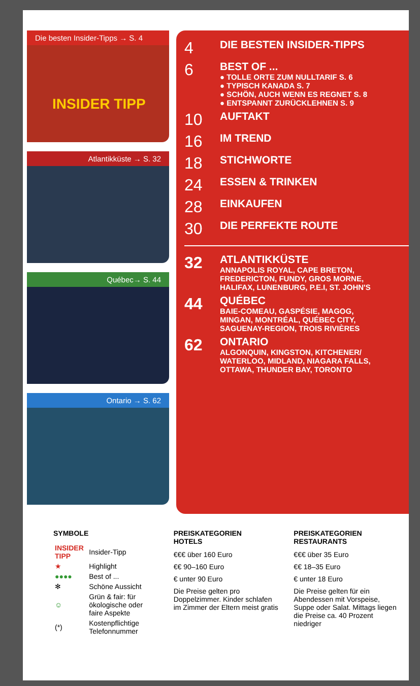Die besten Insider-Tipps → S. 4
INSIDER TIPP
Atlantikküste → S. 32
Québec→ S. 44
Ontario → S. 62
4
DIE BESTEN INSIDER-TIPPS
6
BEST OF ...
● TOLLE ORTE ZUM NULLTARIF S. 6
● TYPISCH KANADA S. 7
● SCHÖN, AUCH WENN ES REGNET S. 8
● ENTSPANNT ZURÜCKLEHNEN S. 9
10
AUFTAKT
16
IM TREND
18
STICHWORTE
24
ESSEN & TRINKEN
28
EINKAUFEN
30
DIE PERFEKTE ROUTE
32
ATLANTIKKÜSTE
ANNAPOLIS ROYAL, CAPE BRETON,
FREDERICTON, FUNDY, GROS MORNE,
HALIFAX, LUNENBURG, P.E.I, ST. JOHN'S
44
QUÉBEC
BAIE-COMEAU, GASPÉSIE, MAGOG,
MINGAN, MONTRÉAL, QUÉBEC CITY,
SAGUENAY-REGION, TROIS RIVIÈRES
62
ONTARIO
ALGONQUIN, KINGSTON, KITCHENER/
WATERLOO, MIDLAND, NIAGARA FALLS,
OTTAWA, THUNDER BAY, TORONTO
SYMBOLE
| INSIDER TIPP | Insider-Tipp |
| ★ | Highlight |
| ●●●● | Best of ... |
| ✻ | Schöne Aussicht |
| ☺ | Grün & fair: für ökologische oder faire Aspekte |
| (*) | Kostenpflichtige Telefonnummer |
PREISKATEGORIEN
HOTELS
€€€ über 160 Euro
€€ 90–160 Euro
€ unter 90 Euro
Die Preise gelten pro Doppelzimmer. Kinder schlafen im Zimmer der Eltern meist gratis
PREISKATEGORIEN
RESTAURANTS
€€€ über 35 Euro
€€ 18–35 Euro
€ unter 18 Euro
Die Preise gelten für ein Abendessen mit Vorspeise, Suppe oder Salat. Mittags liegen die Preise ca. 40 Prozent niedriger